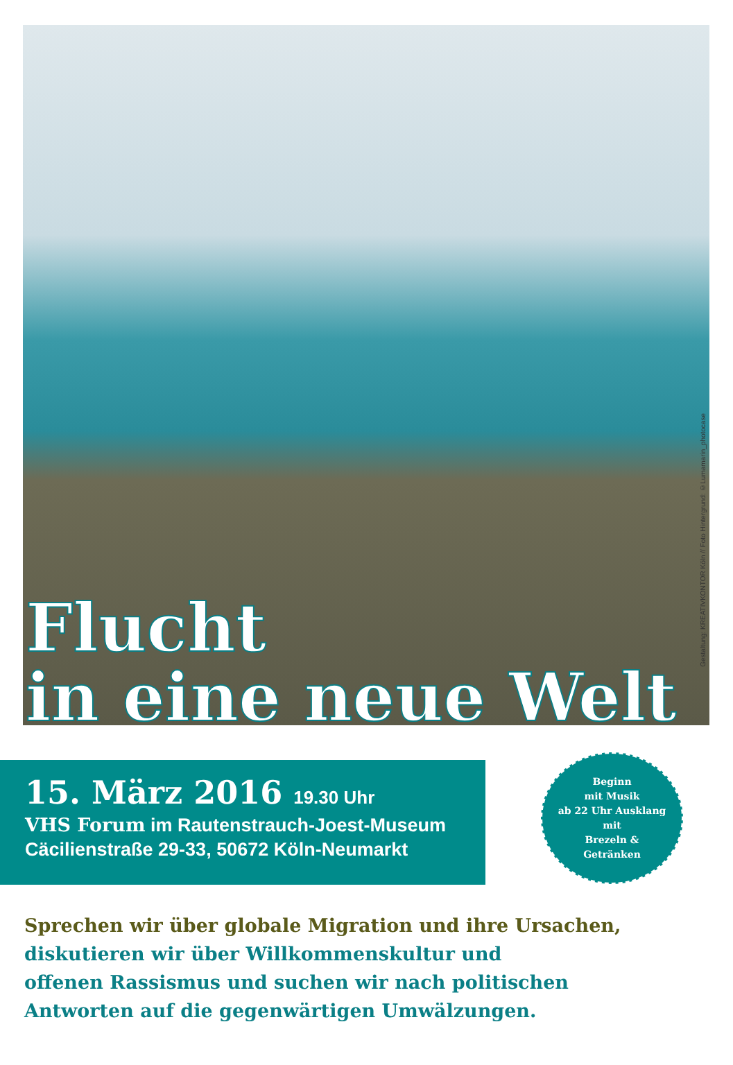Gestaltung: KREATIVKONTOR Köln // Foto Hintergrund: ©Lumamarin_photocase
Flucht
in eine neue Welt
15. März 2016 19.30 Uhr
VHS Forum im Rautenstrauch-Joest-Museum
Cäcilienstraße 29-33, 50672 Köln-Neumarkt
Beginn
mit Musik
ab 22 Uhr Ausklang
mit
Brezeln &
Getränken
Sprechen wir über globale Migration und ihre Ursachen,
diskutieren wir über Willkommenskultur und
offenen Rassismus und suchen wir nach politischen
Antworten auf die gegenwärtigen Umwälzungen.